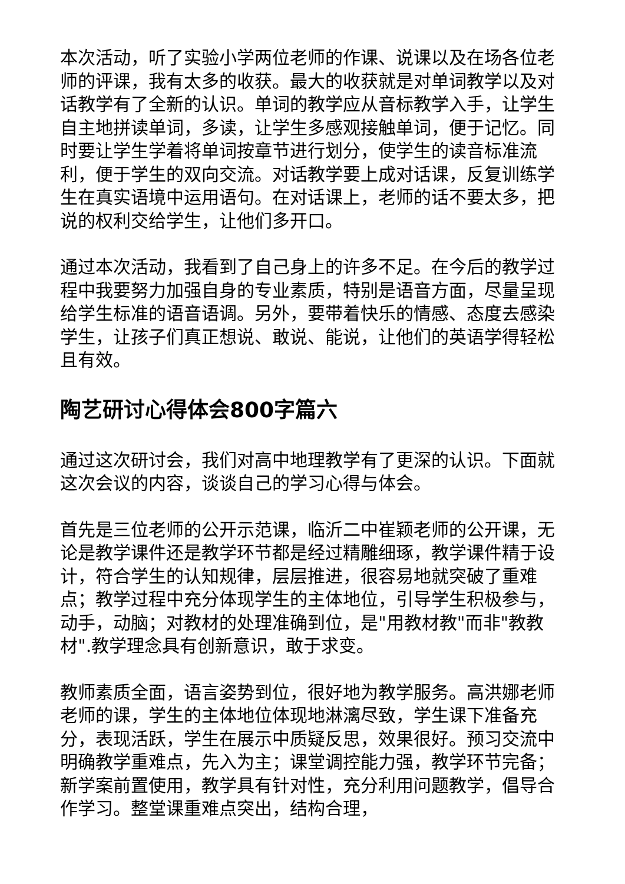本次活动，听了实验小学两位老师的作课、说课以及在场各位老师的评课，我有太多的收获。最大的收获就是对单词教学以及对话教学有了全新的认识。单词的教学应从音标教学入手，让学生自主地拼读单词，多读，让学生多感观接触单词，便于记忆。同时要让学生学着将单词按章节进行划分，使学生的读音标准流利，便于学生的双向交流。对话教学要上成对话课，反复训练学生在真实语境中运用语句。在对话课上，老师的话不要太多，把说的权利交给学生，让他们多开口。
通过本次活动，我看到了自己身上的许多不足。在今后的教学过程中我要努力加强自身的专业素质，特别是语音方面，尽量呈现给学生标准的语音语调。另外，要带着快乐的情感、态度去感染学生，让孩子们真正想说、敢说、能说，让他们的英语学得轻松且有效。
陶艺研讨心得体会800字篇六
通过这次研讨会，我们对高中地理教学有了更深的认识。下面就这次会议的内容，谈谈自己的学习心得与体会。
首先是三位老师的公开示范课，临沂二中崔颖老师的公开课，无论是教学课件还是教学环节都是经过精雕细琢，教学课件精于设计，符合学生的认知规律，层层推进，很容易地就突破了重难点；教学过程中充分体现学生的主体地位，引导学生积极参与，动手，动脑；对教材的处理准确到位，是"用教材教"而非"教教材".教学理念具有创新意识，敢于求变。
教师素质全面，语言姿势到位，很好地为教学服务。高洪娜老师老师的课，学生的主体地位体现地淋漓尽致，学生课下准备充分，表现活跃，学生在展示中质疑反思，效果很好。预习交流中明确教学重难点，先入为主；课堂调控能力强，教学环节完备；新学案前置使用，教学具有针对性，充分利用问题教学，倡导合作学习。整堂课重难点突出，结构合理，